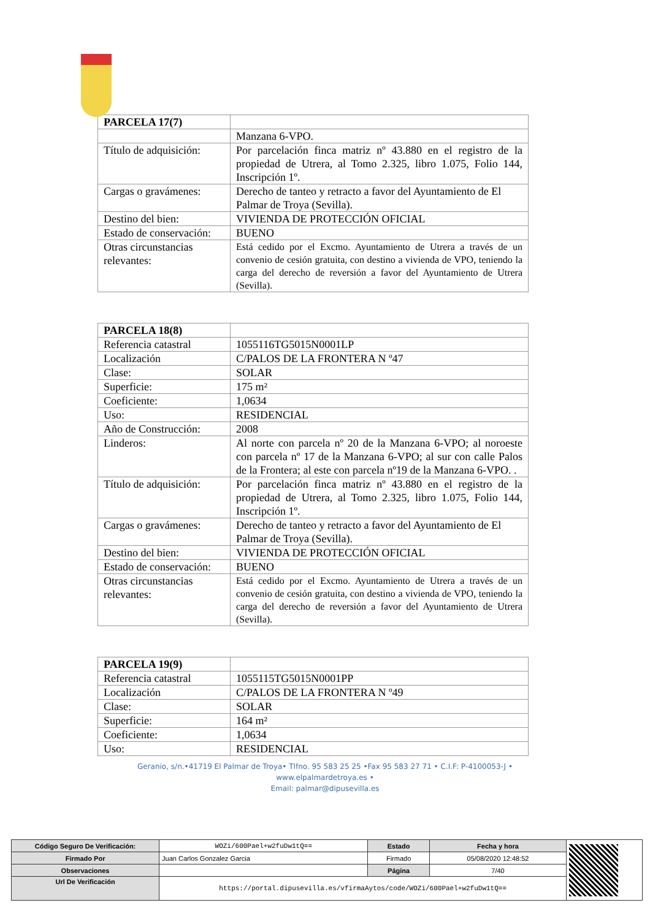| PARCELA 17(7) | |
| | Manzana 6-VPO. |
| Título de adquisición: | Por parcelación finca matriz nº 43.880 en el registro de la propiedad de Utrera, al Tomo 2.325, libro 1.075, Folio 144, Inscripción 1º. |
| Cargas o gravámenes: | Derecho de tanteo y retracto a favor del Ayuntamiento de El Palmar de Troya (Sevilla). |
| Destino del bien: | VIVIENDA DE PROTECCIÓN OFICIAL |
| Estado de conservación: | BUENO |
| Otras circunstancias relevantes: | Está cedido por el Excmo. Ayuntamiento de Utrera a través de un convenio de cesión gratuita, con destino a vivienda de VPO, teniendo la carga del derecho de reversión a favor del Ayuntamiento de Utrera (Sevilla). |
| PARCELA 18(8) | |
| Referencia catastral | 1055116TG5015N0001LP |
| Localización | C/PALOS DE LA FRONTERA N º47 |
| Clase: | SOLAR |
| Superficie: | 175 m² |
| Coeficiente: | 1,0634 |
| Uso: | RESIDENCIAL |
| Año de Construcción: | 2008 |
| Linderos: | Al norte con parcela nº 20 de la Manzana 6-VPO; al noroeste con parcela nº 17 de la Manzana 6-VPO; al sur con calle Palos de la Frontera; al este con parcela nº19 de la Manzana 6-VPO. . |
| Título de adquisición: | Por parcelación finca matriz nº 43.880 en el registro de la propiedad de Utrera, al Tomo 2.325, libro 1.075, Folio 144, Inscripción 1º. |
| Cargas o gravámenes: | Derecho de tanteo y retracto a favor del Ayuntamiento de El Palmar de Troya (Sevilla). |
| Destino del bien: | VIVIENDA DE PROTECCIÓN OFICIAL |
| Estado de conservación: | BUENO |
| Otras circunstancias relevantes: | Está cedido por el Excmo. Ayuntamiento de Utrera a través de un convenio de cesión gratuita, con destino a vivienda de VPO, teniendo la carga del derecho de reversión a favor del Ayuntamiento de Utrera (Sevilla). |
| PARCELA 19(9) | |
| Referencia catastral | 1055115TG5015N0001PP |
| Localización | C/PALOS DE LA FRONTERA N º49 |
| Clase: | SOLAR |
| Superficie: | 164 m² |
| Coeficiente: | 1,0634 |
| Uso: | RESIDENCIAL |
Geranio, s/n.•41719 El Palmar de Troya• Tlfno. 95 583 25 25 •Fax 95 583 27 71 • C.I.F: P-4100053-J • www.elpalmardetroya.es •
Email: palmar@dipusevilla.es
| Código Seguro De Verificación: | WOZi/600Pael+w2fuDw1tQ== | Estado | Fecha y hora | |
| Firmado Por | Juan Carlos Gonzalez Garcia | Firmado | 05/08/2020 12:48:52 | |
| Observaciones | | Página | 7/40 | |
| Url De Verificación | https://portal.dipusevilla.es/vfirmaAytos/code/WOZi/600Pael+w2fuDw1tQ== | | | |